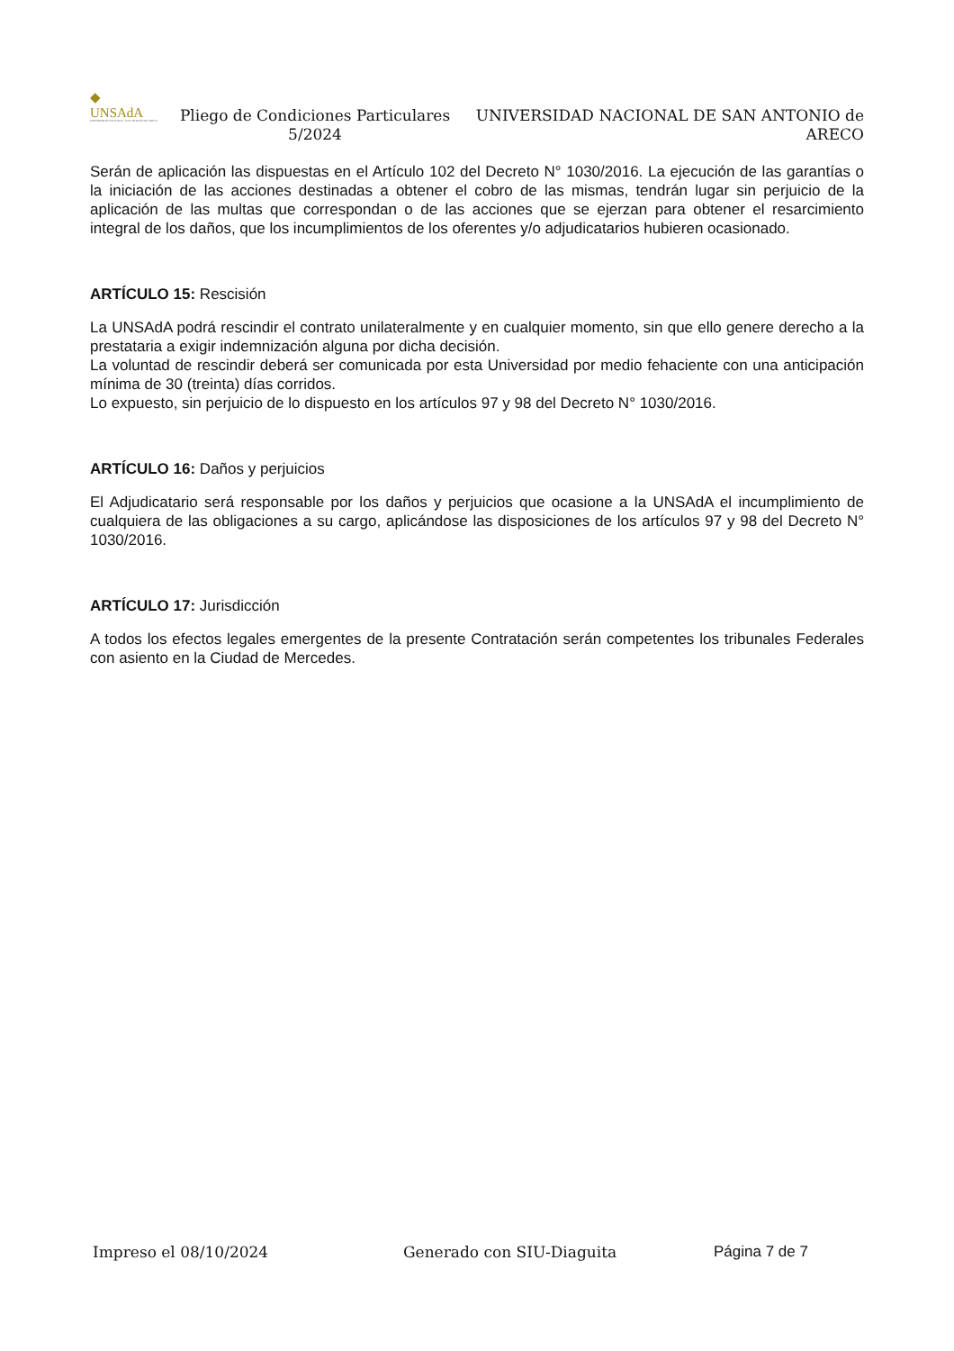◆
UNSAdA
UNIVERSIDAD NACIONAL • SAN ANTONIO DE ARECO
Pliego de Condiciones Particulares 5/2024
UNIVERSIDAD NACIONAL DE SAN ANTONIO de ARECO
Serán de aplicación las dispuestas en el Artículo 102 del Decreto N° 1030/2016. La ejecución de las garantías o la iniciación de las acciones destinadas a obtener el cobro de las mismas, tendrán lugar sin perjuicio de la aplicación de las multas que correspondan o de las acciones que se ejerzan para obtener el resarcimiento integral de los daños, que los incumplimientos de los oferentes y/o adjudicatarios hubieren ocasionado.
ARTÍCULO 15: Rescisión
La UNSAdA podrá rescindir el contrato unilateralmente y en cualquier momento, sin que ello genere derecho a la prestataria a exigir indemnización alguna por dicha decisión.
La voluntad de rescindir deberá ser comunicada por esta Universidad por medio fehaciente con una anticipación mínima de 30 (treinta) días corridos.
Lo expuesto, sin perjuicio de lo dispuesto en los artículos 97 y 98 del Decreto N° 1030/2016.
ARTÍCULO 16: Daños y perjuicios
El Adjudicatario será responsable por los daños y perjuicios que ocasione a la UNSAdA el incumplimiento de cualquiera de las obligaciones a su cargo, aplicándose las disposiciones de los artículos 97 y 98 del Decreto N° 1030/2016.
ARTÍCULO 17: Jurisdicción
A todos los efectos legales emergentes de la presente Contratación serán competentes los tribunales Federales con asiento en la Ciudad de Mercedes.
Impreso el 08/10/2024 Generado con SIU-Diaguita Página 7 de 7